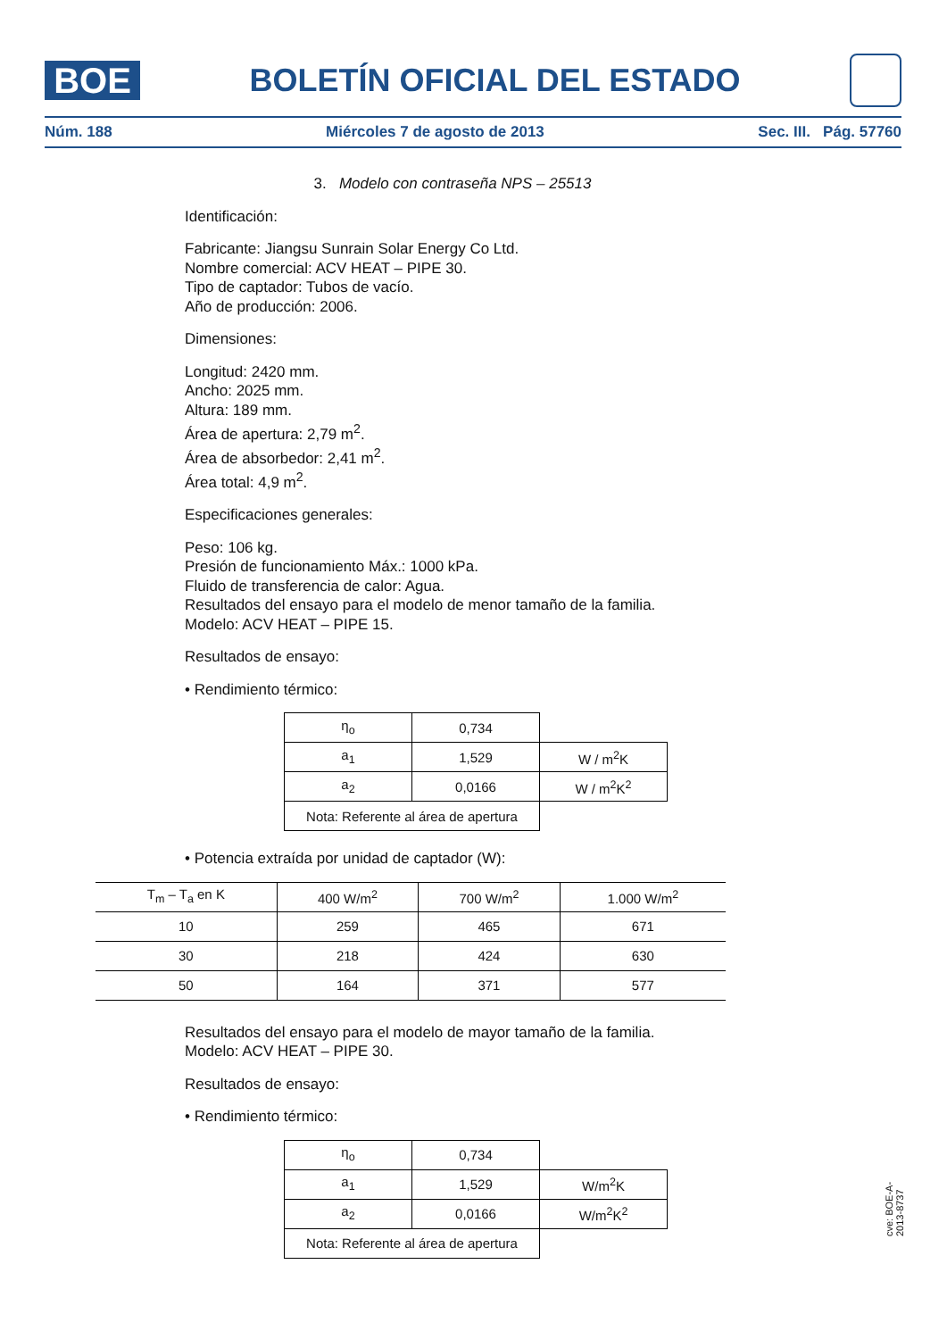BOE
BOLETÍN OFICIAL DEL ESTADO
Núm. 188 Miércoles 7 de agosto de 2013 Sec. III. Pág. 57760
3. Modelo con contraseña NPS – 25513
Identificación:
Fabricante: Jiangsu Sunrain Solar Energy Co Ltd.
Nombre comercial: ACV HEAT – PIPE 30.
Tipo de captador: Tubos de vacío.
Año de producción: 2006.
Dimensiones:
Longitud: 2420 mm.
Ancho: 2025 mm.
Altura: 189 mm.
Área de apertura: 2,79 m<sup>2</sup>.
Área de absorbedor: 2,41 m<sup>2</sup>.
Área total: 4,9 m<sup>2</sup>.
Especificaciones generales:
Peso: 106 kg.
Presión de funcionamiento Máx.: 1000 kPa.
Fluido de transferencia de calor: Agua.
Resultados del ensayo para el modelo de menor tamaño de la familia.
Modelo: ACV HEAT – PIPE 15.
Resultados de ensayo:
• Rendimiento térmico:
| η<sub>o</sub> | 0,734 | |
| a<sub>1</sub> | 1,529 | W / m<sup>2</sup>K |
| a<sub>2</sub> | 0,0166 | W / m<sup>2</sup>K<sup>2</sup> |
| Nota: Referente al área de apertura | | |
• Potencia extraída por unidad de captador (W):
| T<sub>m</sub> – T<sub>a</sub> en K | 400 W/m<sup>2</sup> | 700 W/m<sup>2</sup> | 1.000 W/m<sup>2</sup> |
| --- | --- | --- | --- |
| 10 | 259 | 465 | 671 |
| 30 | 218 | 424 | 630 |
| 50 | 164 | 371 | 577 |
Resultados del ensayo para el modelo de mayor tamaño de la familia.
Modelo: ACV HEAT – PIPE 30.
Resultados de ensayo:
• Rendimiento térmico:
| η<sub>o</sub> | 0,734 | |
| a<sub>1</sub> | 1,529 | W/m<sup>2</sup>K |
| a<sub>2</sub> | 0,0166 | W/m<sup>2</sup>K<sup>2</sup> |
| Nota: Referente al área de apertura | | |
cve: BOE-A-2013-8737